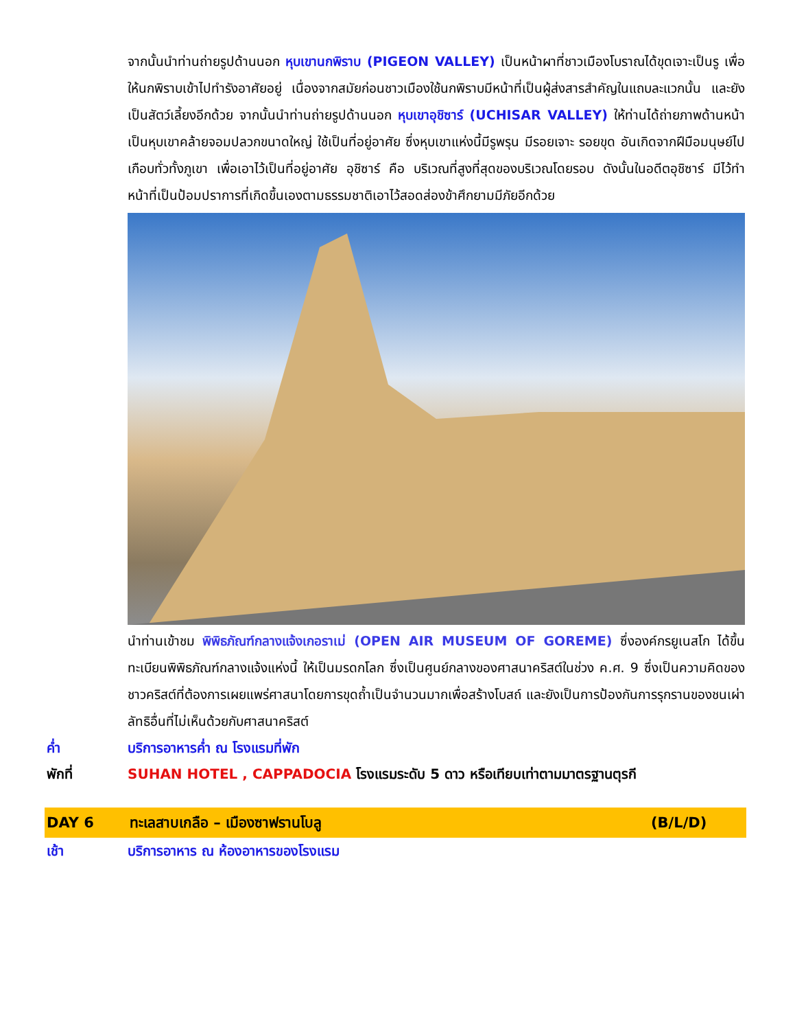จากนั้นนำท่านถ่ายรูปด้านนอก หุบเขานกพิราบ (PIGEON VALLEY) เป็นหน้าผาที่ชาวเมืองโบราณได้ขุดเจาะเป็นรู เพื่อให้นกพิราบเข้าไปทำรังอาศัยอยู่ เนื่องจากสมัยก่อนชาวเมืองใช้นกพิราบมีหน้าที่เป็นผู้ส่งสารสำคัญในแถบละแวกนั้น และยังเป็นสัตว์เลี้ยงอีกด้วย จากนั้นนำท่านถ่ายรูปด้านนอก หุบเขาอุชิซาร์ (UCHISAR VALLEY) ให้ท่านได้ถ่ายภาพด้านหน้า เป็นหุบเขาคล้ายจอมปลวกขนาดใหญ่ ใช้เป็นที่อยู่อาศัย ซึ่งหุบเขาแห่งนี้มีรูพรุน มีรอยเจาะ รอยขุด อันเกิดจากฝีมือมนุษย์ไปเกือบทั่วทั้งภูเขา เพื่อเอาไว้เป็นที่อยู่อาศัย อุชิซาร์ คือ บริเวณที่สูงที่สุดของบริเวณโดยรอบ ดังนั้นในอดีตอุชิซาร์ มีไว้ทำหน้าที่เป็นป้อมปราการที่เกิดขึ้นเองตามธรรมชาติเอาไว้สอดส่องข้าศึกยามมีภัยอีกด้วย
นำท่านเข้าชม พิพิธภัณฑ์กลางแจ้งเกอราเม่ (OPEN AIR MUSEUM OF GOREME) ซึ่งองค์กรยูเนสโก ได้ขึ้นทะเบียนพิพิธภัณฑ์กลางแจ้งแห่งนี้ ให้เป็นมรดกโลก ซึ่งเป็นศูนย์กลางของศาสนาคริสต์ในช่วง ค.ศ. 9 ซึ่งเป็นความคิดของชาวคริสต์ที่ต้องการเผยแพร่ศาสนาโดยการขุดถ้ำเป็นจำนวนมากเพื่อสร้างโบสถ์ และยังเป็นการป้องกันการรุกรานของชนเผ่าลัทธิอื่นที่ไม่เห็นด้วยกับศาสนาคริสต์
ค่ำ บริการอาหารค่ำ ณ โรงแรมที่พัก
พักที่ SUHAN HOTEL , CAPPADOCIA โรงแรมระดับ 5 ดาว หรือเทียบเท่าตามมาตรฐานตุรกี
DAY 6 ทะเลสาบเกลือ – เมืองซาฟรานโบลู (B/L/D)
เช้า บริการอาหาร ณ ห้องอาหารของโรงแรม